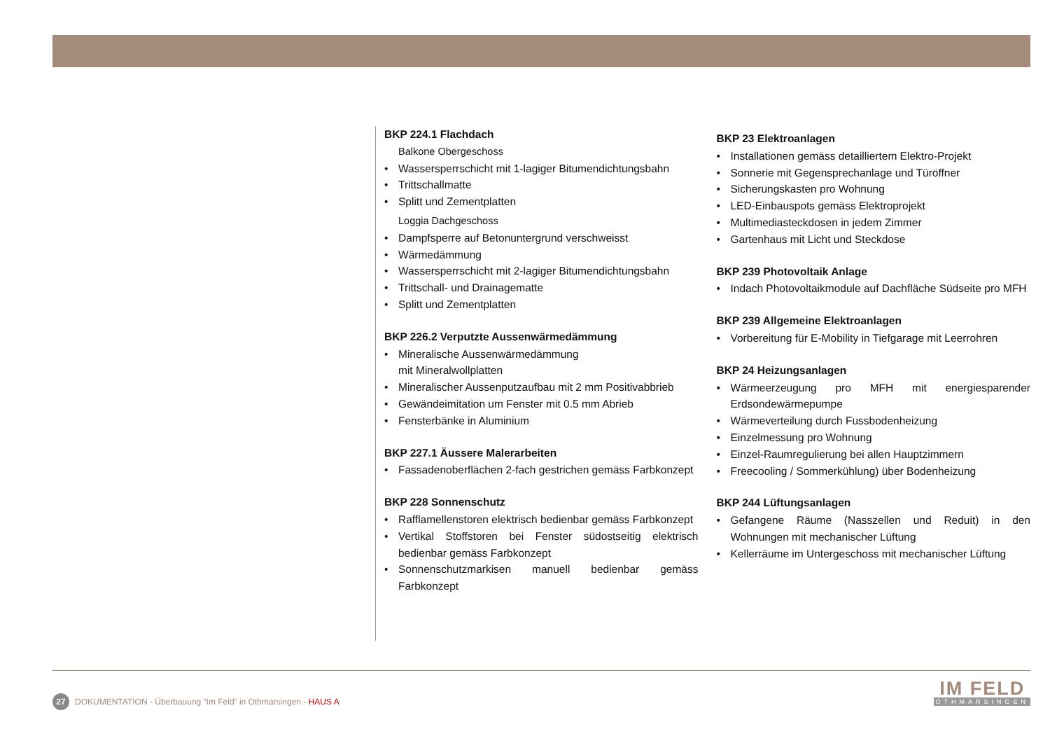BKP 224.1 Flachdach
Balkone Obergeschoss
• Wassersperrschicht mit 1-lagiger Bitumendichtungsbahn
• Trittschallmatte
• Splitt und Zementplatten
Loggia Dachgeschoss
• Dampfsperre auf Betonuntergrund verschweisst
• Wärmedämmung
• Wassersperrschicht mit 2-lagiger Bitumendichtungsbahn
• Trittschall- und Drainagematte
• Splitt und Zementplatten
BKP 226.2 Verputzte Aussenwärmedämmung
• Mineralische Aussenwärmedämmung
mit Mineralwollplatten
• Mineralischer Aussenputzaufbau mit 2 mm Positivabbrieb
• Gewändeimitation um Fenster mit 0.5 mm Abrieb
• Fensterbänke in Aluminium
BKP 227.1 Äussere Malerarbeiten
• Fassadenoberflächen 2-fach gestrichen gemäss Farbkonzept
BKP 228 Sonnenschutz
• Rafflamellenstoren elektrisch bedienbar gemäss Farbkonzept
• Vertikal Stoffstoren bei Fenster südostseitig elektrisch bedienbar gemäss Farbkonzept
• Sonnenschutzmarkisen manuell bedienbar gemäss Farbkonzept
BKP 23 Elektroanlagen
• Installationen gemäss detailliertem Elektro-Projekt
• Sonnerie mit Gegensprechanlage und Türöffner
• Sicherungskasten pro Wohnung
• LED-Einbauspots gemäss Elektroprojekt
• Multimediasteckdosen in jedem Zimmer
• Gartenhaus mit Licht und Steckdose
BKP 239 Photovoltaik Anlage
• Indach Photovoltaikmodule auf Dachfläche Südseite pro MFH
BKP 239 Allgemeine Elektroanlagen
• Vorbereitung für E-Mobility in Tiefgarage mit Leerrohren
BKP 24 Heizungsanlagen
• Wärmeerzeugung pro MFH mit energiesparender Erdsondewärmepumpe
• Wärmeverteilung durch Fussbodenheizung
• Einzelmessung pro Wohnung
• Einzel-Raumregulierung bei allen Hauptzimmern
• Freecooling / Sommerkühlung) über Bodenheizung
BKP 244 Lüftungsanlagen
• Gefangene Räume (Nasszellen und Reduit) in den Wohnungen mit mechanischer Lüftung
• Kellerräume im Untergeschoss mit mechanischer Lüftung
27
DOKUMENTATION - Überbauung “Im Feld” in Othmarsingen - HAUS A
IM FELD
OTHMARSINGEN